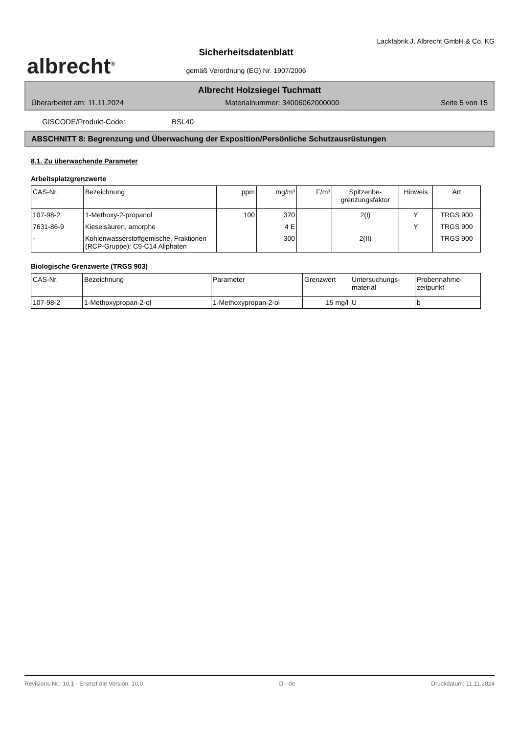albrecht<sup>®</sup>
Sicherheitsdatenblatt
gemäß Verordnung (EG) Nr. 1907/2006
Lackfabrik J. Albrecht GmbH & Co. KG
Albrecht Holzsiegel Tuchmatt
Überarbeitet am: 11.11.2024 Materialnummer: 34006062000000 Seite 5 von 15
GISCODE/Produkt-Code: BSL40
ABSCHNITT 8: Begrenzung und Überwachung der Exposition/Persönliche Schutzausrüstungen
8.1. Zu überwachende Parameter
Arbeitsplatzgrenzwerte
| CAS-Nr. | Bezeichnung | ppm | mg/m³ | F/m³ | Spitzenbe- grenzungsfaktor | Hinweis | Art |
| --- | --- | --- | --- | --- | --- | --- | --- |
| 107-98-2 | 1-Methoxy-2-propanol | 100 | 370 | | 2(I) | Y | TRGS 900 |
| 7631-86-9 | Kieselsäuren, amorphe | | 4 E | | | Y | TRGS 900 |
| - | Kohlenwasserstoffgemische, Fraktionen (RCP-Gruppe): C9-C14 Aliphaten | | 300 | | 2(II) | | TRGS 900 |
Biologische Grenzwerte (TRGS 903)
| CAS-Nr. | Bezeichnung | Parameter | Grenzwert | Untersuchungs- material | Probennahme- zeitpunkt |
| --- | --- | --- | --- | --- | --- |
| 107-98-2 | 1-Methoxypropan-2-ol | 1-Methoxypropan-2-ol | 15 mg/l | U | b |
Revisions-Nr.: 10,1 - Ersetzt die Version: 10,0 D - de Druckdatum: 11.11.2024